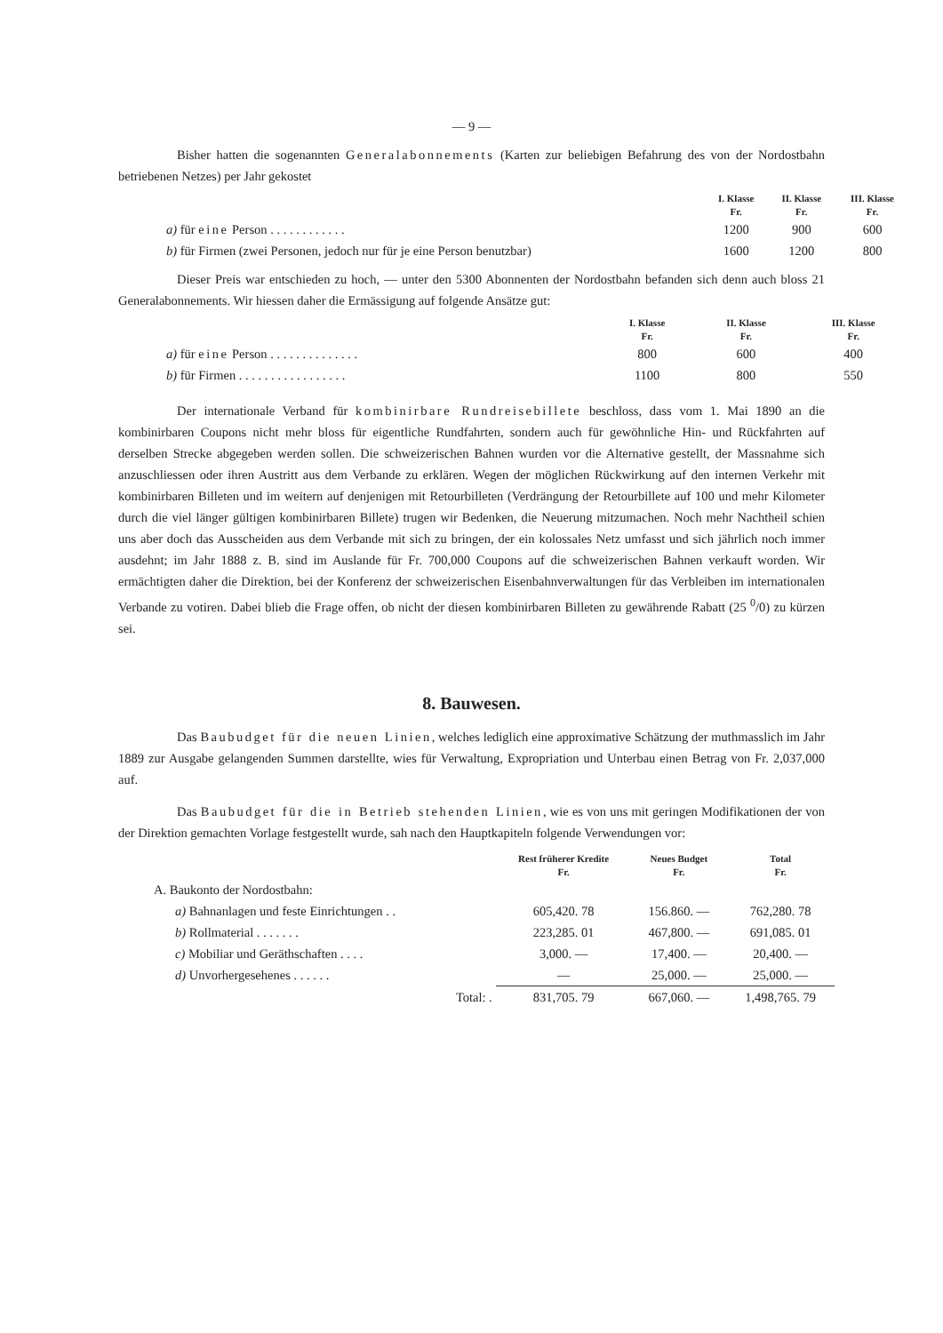— 9 —
Bisher hatten die sogenannten Generalabonnements (Karten zur beliebigen Befahrung des von der Nordostbahn betriebenen Netzes) per Jahr gekostet
| | I. Klasse Fr. | II. Klasse Fr. | III. Klasse Fr. |
| --- | --- | --- | --- |
| a) für eine Person . . . . . . . . . . . . | 1200 | 900 | 600 |
| b) für Firmen (zwei Personen, jedoch nur für je eine Person benutzbar) | 1600 | 1200 | 800 |
Dieser Preis war entschieden zu hoch, — unter den 5300 Abonnenten der Nordostbahn befanden sich denn auch bloss 21 Generalabonnements. Wir hiessen daher die Ermässigung auf folgende Ansätze gut:
| | I. Klasse Fr. | II. Klasse Fr. | III. Klasse Fr. |
| --- | --- | --- | --- |
| a) für eine Person . . . . . . . . . . . . . . | 800 | 600 | 400 |
| b) für Firmen . . . . . . . . . . . . . . . . . | 1100 | 800 | 550 |
Der internationale Verband für kombinirbare Rundreisebillete beschloss, dass vom 1. Mai 1890 an die kombinirbaren Coupons nicht mehr bloss für eigentliche Rundfahrten, sondern auch für gewöhnliche Hin- und Rückfahrten auf derselben Strecke abgegeben werden sollen. Die schweizerischen Bahnen wurden vor die Alternative gestellt, der Massnahme sich anzuschliessen oder ihren Austritt aus dem Verbande zu erklären. Wegen der möglichen Rückwirkung auf den internen Verkehr mit kombinirbaren Billeten und im weitern auf denjenigen mit Retourbilleten (Verdrängung der Retourbillete auf 100 und mehr Kilometer durch die viel länger gültigen kombinirbaren Billete) trugen wir Bedenken, die Neuerung mitzumachen. Noch mehr Nachtheil schien uns aber doch das Ausscheiden aus dem Verbande mit sich zu bringen, der ein kolossales Netz umfasst und sich jährlich noch immer ausdehnt; im Jahr 1888 z. B. sind im Auslande für Fr. 700,000 Coupons auf die schweizerischen Bahnen verkauft worden. Wir ermächtigten daher die Direktion, bei der Konferenz der schweizerischen Eisenbahnverwaltungen für das Verbleiben im internationalen Verbande zu votiren. Dabei blieb die Frage offen, ob nicht der diesen kombinirbaren Billeten zu gewährende Rabatt (25 <sup>0</sup>/0) zu kürzen sei.
8. Bauwesen.
Das Baubudget für die neuen Linien, welches lediglich eine approximative Schätzung der muthmasslich im Jahr 1889 zur Ausgabe gelangenden Summen darstellte, wies für Verwaltung, Expropriation und Unterbau einen Betrag von Fr. 2,037,000 auf.
Das Baubudget für die in Betrieb stehenden Linien, wie es von uns mit geringen Modifikationen der von der Direktion gemachten Vorlage festgestellt wurde, sah nach den Hauptkapiteln folgende Verwendungen vor:
| | Rest früherer Kredite Fr. | Neues Budget Fr. | Total Fr. |
| --- | --- | --- | --- |
| A. Baukonto der Nordostbahn: | | | |
| a) Bahnanlagen und feste Einrichtungen . . | 605,420. 78 | 156.860. — | 762,280. 78 |
| b) Rollmaterial . . . . . . . | 223,285. 01 | 467,800. — | 691,085. 01 |
| c) Mobiliar und Geräthschaften . . . . | 3,000. — | 17,400. — | 20,400. — |
| d) Unvorhergesehenes . . . . . . | — | 25,000. — | 25,000. — |
| Total: . | 831,705. 79 | 667,060. — | 1,498,765. 79 |